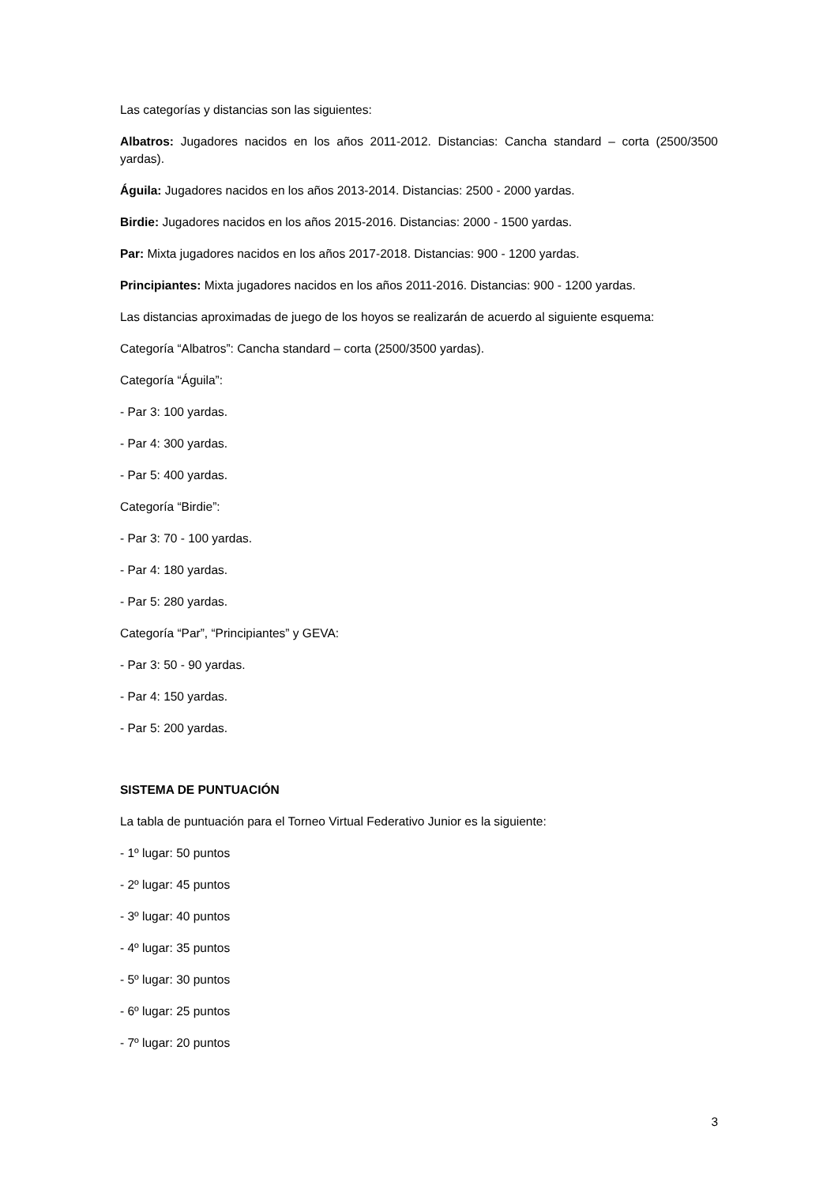Las categorías y distancias son las siguientes:
Albatros: Jugadores nacidos en los años 2011-2012. Distancias: Cancha standard – corta (2500/3500 yardas).
Águila: Jugadores nacidos en los años 2013-2014. Distancias: 2500 - 2000 yardas.
Birdie: Jugadores nacidos en los años 2015-2016. Distancias: 2000 - 1500 yardas.
Par: Mixta jugadores nacidos en los años 2017-2018. Distancias: 900 - 1200 yardas.
Principiantes: Mixta jugadores nacidos en los años 2011-2016. Distancias: 900 - 1200 yardas.
Las distancias aproximadas de juego de los hoyos se realizarán de acuerdo al siguiente esquema:
Categoría “Albatros”: Cancha standard – corta (2500/3500 yardas).
Categoría “Águila”:
- Par 3: 100 yardas.
- Par 4: 300 yardas.
- Par 5: 400 yardas.
Categoría “Birdie”:
- Par 3: 70 - 100 yardas.
- Par 4: 180 yardas.
- Par 5: 280 yardas.
Categoría “Par”, “Principiantes” y GEVA:
- Par 3: 50 - 90 yardas.
- Par 4: 150 yardas.
- Par 5: 200 yardas.
SISTEMA DE PUNTUACIÓN
La tabla de puntuación para el Torneo Virtual Federativo Junior es la siguiente:
- 1º lugar: 50 puntos
- 2º lugar: 45 puntos
- 3º lugar: 40 puntos
- 4º lugar: 35 puntos
- 5º lugar: 30 puntos
- 6º lugar: 25 puntos
- 7º lugar: 20 puntos
3